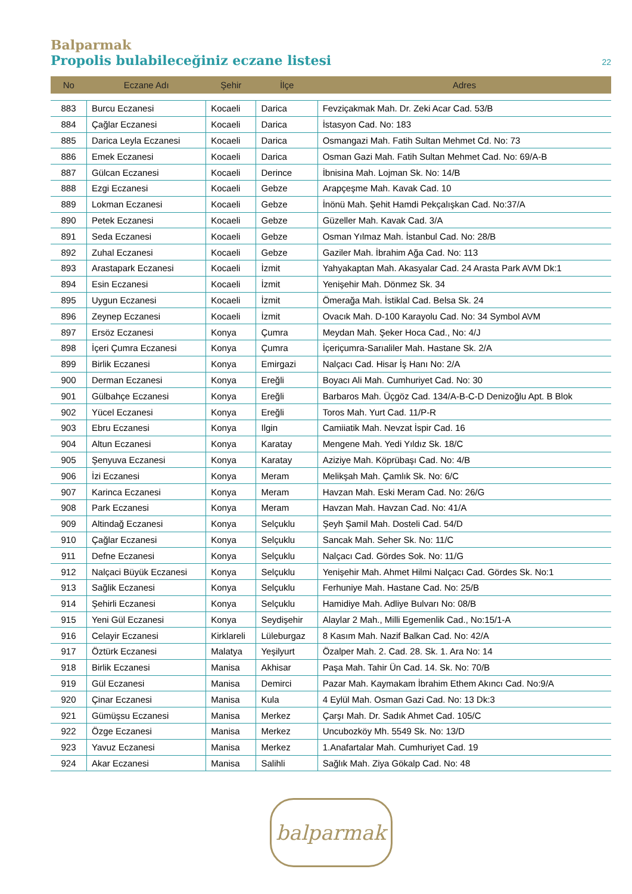Balparmak
Propolis bulabileceğiniz eczane listesi
22
| No | Eczane Adı | Şehir | İlçe | Adres |
| --- | --- | --- | --- | --- |
| 883 | Burcu Eczanesi | Kocaeli | Darica | Fevziçakmak Mah. Dr. Zeki Acar Cad. 53/B |
| 884 | Çağlar Eczanesi | Kocaeli | Darica | İstasyon Cad. No: 183 |
| 885 | Darica Leyla Eczanesi | Kocaeli | Darica | Osmangazi Mah. Fatih Sultan Mehmet Cd. No: 73 |
| 886 | Emek Eczanesi | Kocaeli | Darica | Osman Gazi Mah. Fatih Sultan Mehmet Cad. No: 69/A-B |
| 887 | Gülcan Eczanesi | Kocaeli | Derince | İbnisina Mah. Lojman Sk. No: 14/B |
| 888 | Ezgi Eczanesi | Kocaeli | Gebze | Arapçeşme Mah. Kavak Cad. 10 |
| 889 | Lokman Eczanesi | Kocaeli | Gebze | İnönü Mah. Şehit Hamdi Pekçalışkan Cad. No:37/A |
| 890 | Petek Eczanesi | Kocaeli | Gebze | Güzeller Mah. Kavak Cad. 3/A |
| 891 | Seda Eczanesi | Kocaeli | Gebze | Osman Yılmaz Mah. İstanbul Cad. No: 28/B |
| 892 | Zuhal Eczanesi | Kocaeli | Gebze | Gaziler Mah. İbrahim Ağa Cad. No: 113 |
| 893 | Arastapark Eczanesi | Kocaeli | İzmit | Yahyakaptan Mah. Akasyalar Cad. 24 Arasta Park AVM Dk:1 |
| 894 | Esin Eczanesi | Kocaeli | İzmit | Yenişehir Mah. Dönmez Sk. 34 |
| 895 | Uygun Eczanesi | Kocaeli | İzmit | Ömerağa Mah. İstiklal Cad. Belsa Sk. 24 |
| 896 | Zeynep Eczanesi | Kocaeli | İzmit | Ovacık Mah. D-100 Karayolu Cad. No: 34 Symbol AVM |
| 897 | Ersöz Eczanesi | Konya | Çumra | Meydan Mah. Şeker Hoca Cad., No: 4/J |
| 898 | İçeri Çumra Eczanesi | Konya | Çumra | İçeriçumra-Sarıaliler Mah. Hastane Sk. 2/A |
| 899 | Birlik Eczanesi | Konya | Emirgazi | Nalçacı Cad. Hisar İş Hanı No: 2/A |
| 900 | Derman Eczanesi | Konya | Ereğli | Boyacı Ali Mah. Cumhuriyet Cad. No: 30 |
| 901 | Gülbahçe Eczanesi | Konya | Ereğli | Barbaros Mah. Üçgöz Cad. 134/A-B-C-D Denizoğlu Apt. B Blok |
| 902 | Yücel Eczanesi | Konya | Ereğli | Toros Mah. Yurt Cad. 11/P-R |
| 903 | Ebru Eczanesi | Konya | Ilgin | Camiiatik Mah. Nevzat İspir Cad. 16 |
| 904 | Altun Eczanesi | Konya | Karatay | Mengene Mah. Yedi Yıldız Sk. 18/C |
| 905 | Şenyuva Eczanesi | Konya | Karatay | Aziziye Mah. Köprübaşı Cad. No: 4/B |
| 906 | İzi Eczanesi | Konya | Meram | Melikşah Mah. Çamlık Sk. No: 6/C |
| 907 | Karinca Eczanesi | Konya | Meram | Havzan Mah. Eski Meram Cad. No: 26/G |
| 908 | Park Eczanesi | Konya | Meram | Havzan Mah. Havzan Cad. No: 41/A |
| 909 | Altindağ Eczanesi | Konya | Selçuklu | Şeyh Şamil Mah. Dosteli Cad. 54/D |
| 910 | Çağlar Eczanesi | Konya | Selçuklu | Sancak Mah. Seher Sk. No: 11/C |
| 911 | Defne Eczanesi | Konya | Selçuklu | Nalçacı Cad. Gördes Sok. No: 11/G |
| 912 | Nalçaci Büyük Eczanesi | Konya | Selçuklu | Yenişehir Mah. Ahmet Hilmi Nalçacı Cad. Gördes Sk. No:1 |
| 913 | Sağlik Eczanesi | Konya | Selçuklu | Ferhuniye Mah. Hastane Cad. No: 25/B |
| 914 | Şehirli Eczanesi | Konya | Selçuklu | Hamidiye Mah. Adliye Bulvarı No: 08/B |
| 915 | Yeni Gül Eczanesi | Konya | Seydişehir | Alaylar 2 Mah., Milli Egemenlik Cad., No:15/1-A |
| 916 | Celayir Eczanesi | Kirklareli | Lüleburgaz | 8 Kasım Mah. Nazif Balkan Cad. No: 42/A |
| 917 | Öztürk Eczanesi | Malatya | Yeşilyurt | Özalper Mah. 2. Cad. 28. Sk. 1. Ara No: 14 |
| 918 | Birlik Eczanesi | Manisa | Akhisar | Paşa Mah. Tahir Ün Cad. 14. Sk. No: 70/B |
| 919 | Gül Eczanesi | Manisa | Demirci | Pazar Mah. Kaymakam İbrahim Ethem Akıncı Cad. No:9/A |
| 920 | Çinar Eczanesi | Manisa | Kula | 4 Eylül Mah. Osman Gazi Cad. No: 13 Dk:3 |
| 921 | Gümüşsu Eczanesi | Manisa | Merkez | Çarşı Mah. Dr. Sadık Ahmet Cad. 105/C |
| 922 | Özge Eczanesi | Manisa | Merkez | Uncubozköy Mh. 5549 Sk. No: 13/D |
| 923 | Yavuz Eczanesi | Manisa | Merkez | 1.Anafartalar Mah. Cumhuriyet Cad. 19 |
| 924 | Akar Eczanesi | Manisa | Salihli | Sağlık Mah. Ziya Gökalp Cad. No: 48 |
balparmak